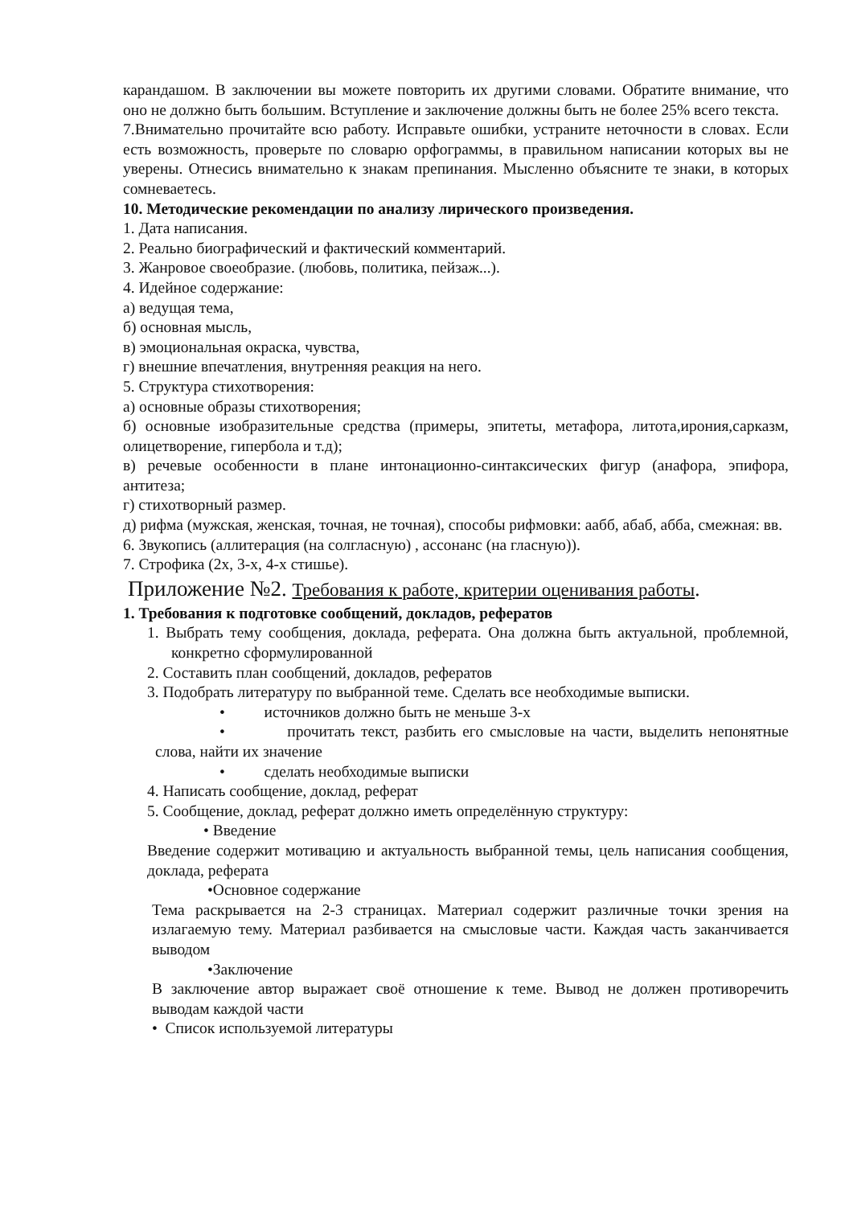карандашом. В заключении вы можете повторить их другими словами. Обратите внимание, что оно не должно быть большим. Вступление и заключение должны быть не более 25% всего текста.
7.Внимательно прочитайте всю работу. Исправьте ошибки, устраните неточности в словах. Если есть возможность, проверьте по словарю орфограммы, в правильном написании которых вы не уверены. Отнесись внимательно к знакам препинания. Мысленно объясните те знаки, в которых сомневаетесь.
10. Методические рекомендации по анализу лирического произведения.
1. Дата написания.
2. Реально биографический и фактический комментарий.
3. Жанровое своеобразие. (любовь, политика, пейзаж...).
4. Идейное содержание:
а) ведущая тема,
б) основная мысль,
в) эмоциональная окраска, чувства,
г) внешние впечатления, внутренняя реакция на него.
5. Структура стихотворения:
а) основные образы стихотворения;
б) основные изобразительные средства (примеры, эпитеты, метафора, литота,ирония,сарказм, олицетворение, гипербола и т.д);
в) речевые особенности в плане интонационно-синтаксических фигур (анафора, эпифора, антитеза;
г) стихотворный размер.
д) рифма (мужская, женская, точная, не точная), способы рифмовки: аабб, абаб, абба, смежная: вв.
6. Звукопись (аллитерация (на солгласную) , ассонанс (на гласную)).
7. Строфика (2х, 3-х, 4-х стишье).
Приложение №2. Требования к работе, критерии оценивания работы.
1. Требования к подготовке сообщений, докладов, рефератов
1. Выбрать тему сообщения, доклада, реферата. Она должна быть актуальной, проблемной, конкретно сформулированной
2. Составить план сообщений, докладов, рефератов
3. Подобрать литературу по выбранной теме. Сделать все необходимые выписки.
• источников должно быть не меньше 3-х
• прочитать текст, разбить его смысловые на части, выделить непонятные слова, найти их значение
• сделать необходимые выписки
4. Написать сообщение, доклад, реферат
5. Сообщение, доклад, реферат должно иметь определённую структуру:
• Введение
Введение содержит мотивацию и актуальность выбранной темы, цель написания сообщения, доклада, реферата
•Основное содержание
Тема раскрывается на 2-3 страницах. Материал содержит различные точки зрения на излагаемую тему. Материал разбивается на смысловые части. Каждая часть заканчивается выводом
•Заключение
В заключение автор выражает своё отношение к теме. Вывод не должен противоречить выводам каждой части
• Список используемой литературы